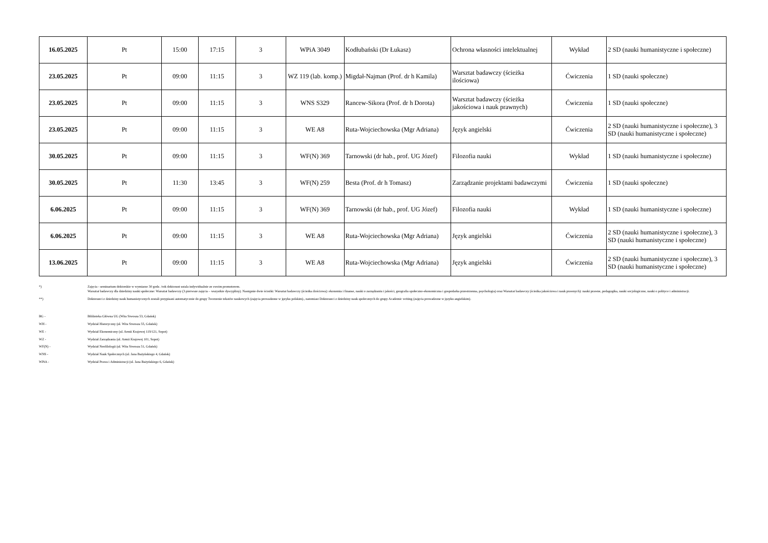| 16.05.2025 | Pt | 15:00 | 17:15 | 3 | WPiA 3049 | Kodłubański (Dr Łukasz) | Ochrona własności intelektualnej | Wykład | 2 SD (nauki humanistyczne i społeczne) |
| 23.05.2025 | Pt | 09:00 | 11:15 | 3 | WZ 119 (lab. komp.) | Migdał-Najman (Prof. dr h Kamila) | Warsztat badawczy (ścieżka ilościowa) | Ćwiczenia | 1 SD (nauki społeczne) |
| 23.05.2025 | Pt | 09:00 | 11:15 | 3 | WNS S329 | Rancew-Sikora (Prof. dr h Dorota) | Warsztat badawczy (ścieżka jakościowa i nauk prawnych) | Ćwiczenia | 1 SD (nauki społeczne) |
| 23.05.2025 | Pt | 09:00 | 11:15 | 3 | WE A8 | Ruta-Wojciechowska (Mgr Adriana) | Język angielski | Ćwiczenia | 2 SD (nauki humanistyczne i społeczne), 3 SD (nauki humanistyczne i społeczne) |
| 30.05.2025 | Pt | 09:00 | 11:15 | 3 | WF(N) 369 | Tarnowski (dr hab., prof. UG Józef) | Filozofia nauki | Wykład | 1 SD (nauki humanistyczne i społeczne) |
| 30.05.2025 | Pt | 11:30 | 13:45 | 3 | WF(N) 259 | Besta (Prof. dr h Tomasz) | Zarządzanie projektami badawczymi | Ćwiczenia | 1 SD (nauki społeczne) |
| 6.06.2025 | Pt | 09:00 | 11:15 | 3 | WF(N) 369 | Tarnowski (dr hab., prof. UG Józef) | Filozofia nauki | Wykład | 1 SD (nauki humanistyczne i społeczne) |
| 6.06.2025 | Pt | 09:00 | 11:15 | 3 | WE A8 | Ruta-Wojciechowska (Mgr Adriana) | Język angielski | Ćwiczenia | 2 SD (nauki humanistyczne i społeczne), 3 SD (nauki humanistyczne i społeczne) |
| 13.06.2025 | Pt | 09:00 | 11:15 | 3 | WE A8 | Ruta-Wojciechowska (Mgr Adriana) | Język angielski | Ćwiczenia | 2 SD (nauki humanistyczne i społeczne), 3 SD (nauki humanistyczne i społeczne) |
*)
Zajęcia - seminarium doktorskie w wymiarze 30 godz. /rok doktorant ustala indywidualnie ze swoim promotorem.
Warsztat badawczy dla dziedziny nauki społeczne: Warsztat badawczy (3 pierwsze zajęcia – wszystkie dyscypliny). Następnie dwie ścieżki: Warsztat badawczy (ścieżka ilościowa): ekonomia i finanse, nauki o zarządzaniu i jakości, geografia społeczno-ekonomiczna i gospodarka przestrzenna, psychologia) oraz Warsztat badawczy (ścieżka jakościowa i nauk prawnych): nauki prawne, pedagogika, nauki socjologiczne, nauki o polityce i administracji.
**)
Doktoranci z dziedziny nauk humanistycznych zostali przypisani automatycznie do grupy Tworzenie tekstów naukowych (zajęcia prowadzone w języku polskim)., natomiast Doktoranci z dziedziny nauk społecznych do grupy Academic writing (zajęcia prowadzone w języku angielskim).
BG -
Biblioteka Główna UG (Wita Stwosza 53, Gdańsk)
WH -
Wydział Historyczny (ul. Wita Stwosza 55, Gdańsk)
WE -
Wydział Ekonomiczny (ul. Armii Krajowej 119/121, Sopot)
WZ -
Wydział Zarządzania (ul. Armii Krajowej 101, Sopot)
WF(N) -
Wydział Neofilologii (ul. Wita Stwosza 51, Gdańsk)
WNS -
Wydział Nauk Społecznych (ul. Jana Bażyńskiego 4, Gdańsk)
WPiA -
Wydział Prawa i Administracji (ul. Jana Bażyńskiego 6, Gdańsk)